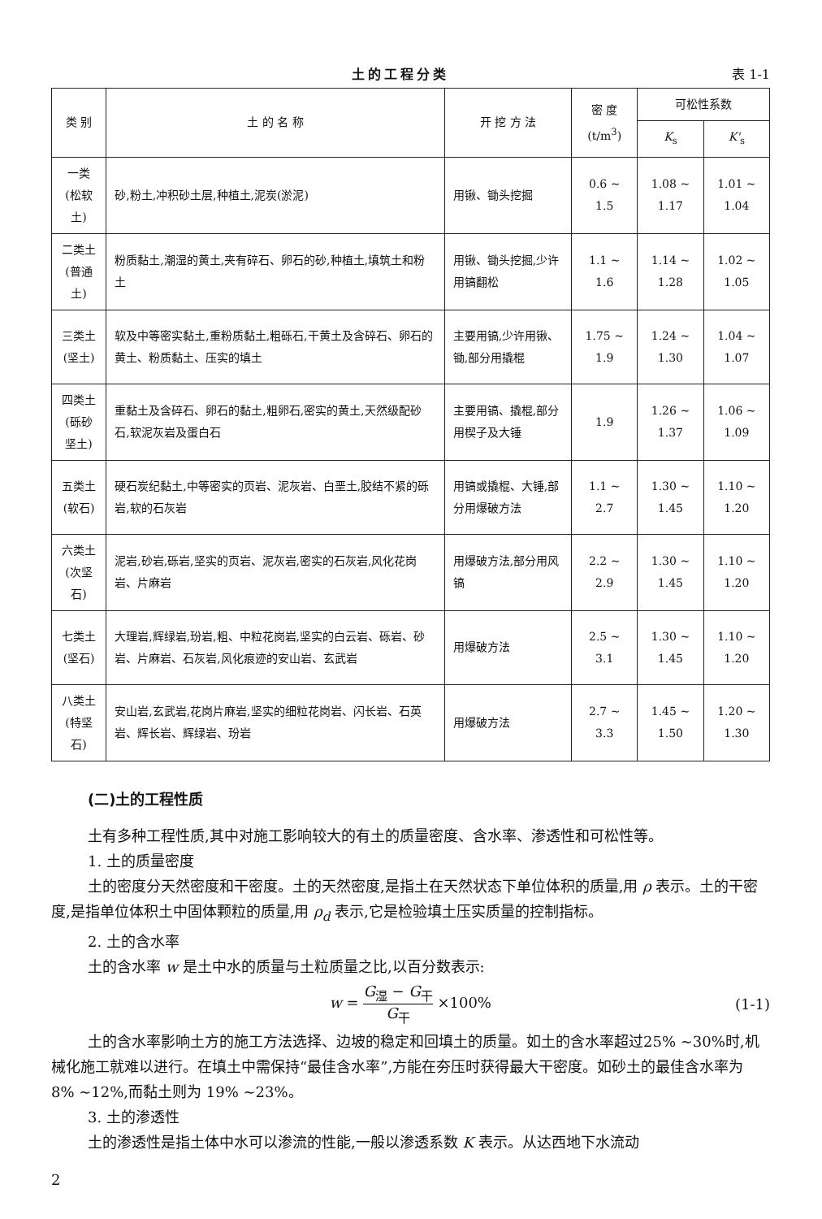土的工程分类 表 1-1
| 类 别 | 土 的 名 称 | 开 挖 方 法 | 密 度 (t/m<sup>3</sup>) | 可松性系数 | |
| --- | --- | --- | --- | --- | --- |
| | | | | K<sub>s</sub> | K'<sub>s</sub> |
| 一类 (松软土) | 砂,粉土,冲积砂土层,种植土,泥炭(淤泥) | 用锹、锄头挖掘 | 0.6 ~ 1.5 | 1.08 ~ 1.17 | 1.01 ~ 1.04 |
| 二类土 (普通土) | 粉质黏土,潮湿的黄土,夹有碎石、卵石的砂,种植土,填筑土和粉土 | 用锹、锄头挖掘,少许用镐翻松 | 1.1 ~ 1.6 | 1.14 ~ 1.28 | 1.02 ~ 1.05 |
| 三类土 (坚土) | 软及中等密实黏土,重粉质黏土,粗砾石,干黄土及含碎石、卵石的黄土、粉质黏土、压实的填土 | 主要用镐,少许用锹、锄,部分用撬棍 | 1.75 ~ 1.9 | 1.24 ~ 1.30 | 1.04 ~ 1.07 |
| 四类土 (砾砂坚土) | 重黏土及含碎石、卵石的黏土,粗卵石,密实的黄土,天然级配砂石,软泥灰岩及蛋白石 | 主要用镐、撬棍,部分用楔子及大锤 | 1.9 | 1.26 ~ 1.37 | 1.06 ~ 1.09 |
| 五类土 (软石) | 硬石炭纪黏土,中等密实的页岩、泥灰岩、白垩土,胶结不紧的砾岩,软的石灰岩 | 用镐或撬棍、大锤,部分用爆破方法 | 1.1 ~ 2.7 | 1.30 ~ 1.45 | 1.10 ~ 1.20 |
| 六类土 (次坚石) | 泥岩,砂岩,砾岩,坚实的页岩、泥灰岩,密实的石灰岩,风化花岗岩、片麻岩 | 用爆破方法,部分用风镐 | 2.2 ~ 2.9 | 1.30 ~ 1.45 | 1.10 ~ 1.20 |
| 七类土 (坚石) | 大理岩,辉绿岩,玢岩,粗、中粒花岗岩,坚实的白云岩、砾岩、砂岩、片麻岩、石灰岩,风化痕迹的安山岩、玄武岩 | 用爆破方法 | 2.5 ~ 3.1 | 1.30 ~ 1.45 | 1.10 ~ 1.20 |
| 八类土 (特坚石) | 安山岩,玄武岩,花岗片麻岩,坚实的细粒花岗岩、闪长岩、石英岩、辉长岩、辉绿岩、玢岩 | 用爆破方法 | 2.7 ~ 3.3 | 1.45 ~ 1.50 | 1.20 ~ 1.30 |
(二)土的工程性质
土有多种工程性质,其中对施工影响较大的有土的质量密度、含水率、渗透性和可松性等。
1. 土的质量密度
土的密度分天然密度和干密度。土的天然密度,是指土在天然状态下单位体积的质量,用 ρ 表示。土的干密度,是指单位体积土中固体颗粒的质量,用 ρ<sub>d</sub> 表示,它是检验填土压实质量的控制指标。
2. 土的含水率
土的含水率 w 是土中水的质量与土粒质量之比,以百分数表示:
w = G<sub>湿</sub> − G<sub>干</sub> G<sub>干</sub> ×100% (1-1)
土的含水率影响土方的施工方法选择、边坡的稳定和回填土的质量。如土的含水率超过25% ~30%时,机械化施工就难以进行。在填土中需保持“最佳含水率”,方能在夯压时获得最大干密度。如砂土的最佳含水率为 8% ~12%,而黏土则为 19% ~23%。
3. 土的渗透性
土的渗透性是指土体中水可以渗流的性能,一般以渗透系数 K 表示。从达西地下水流动
2